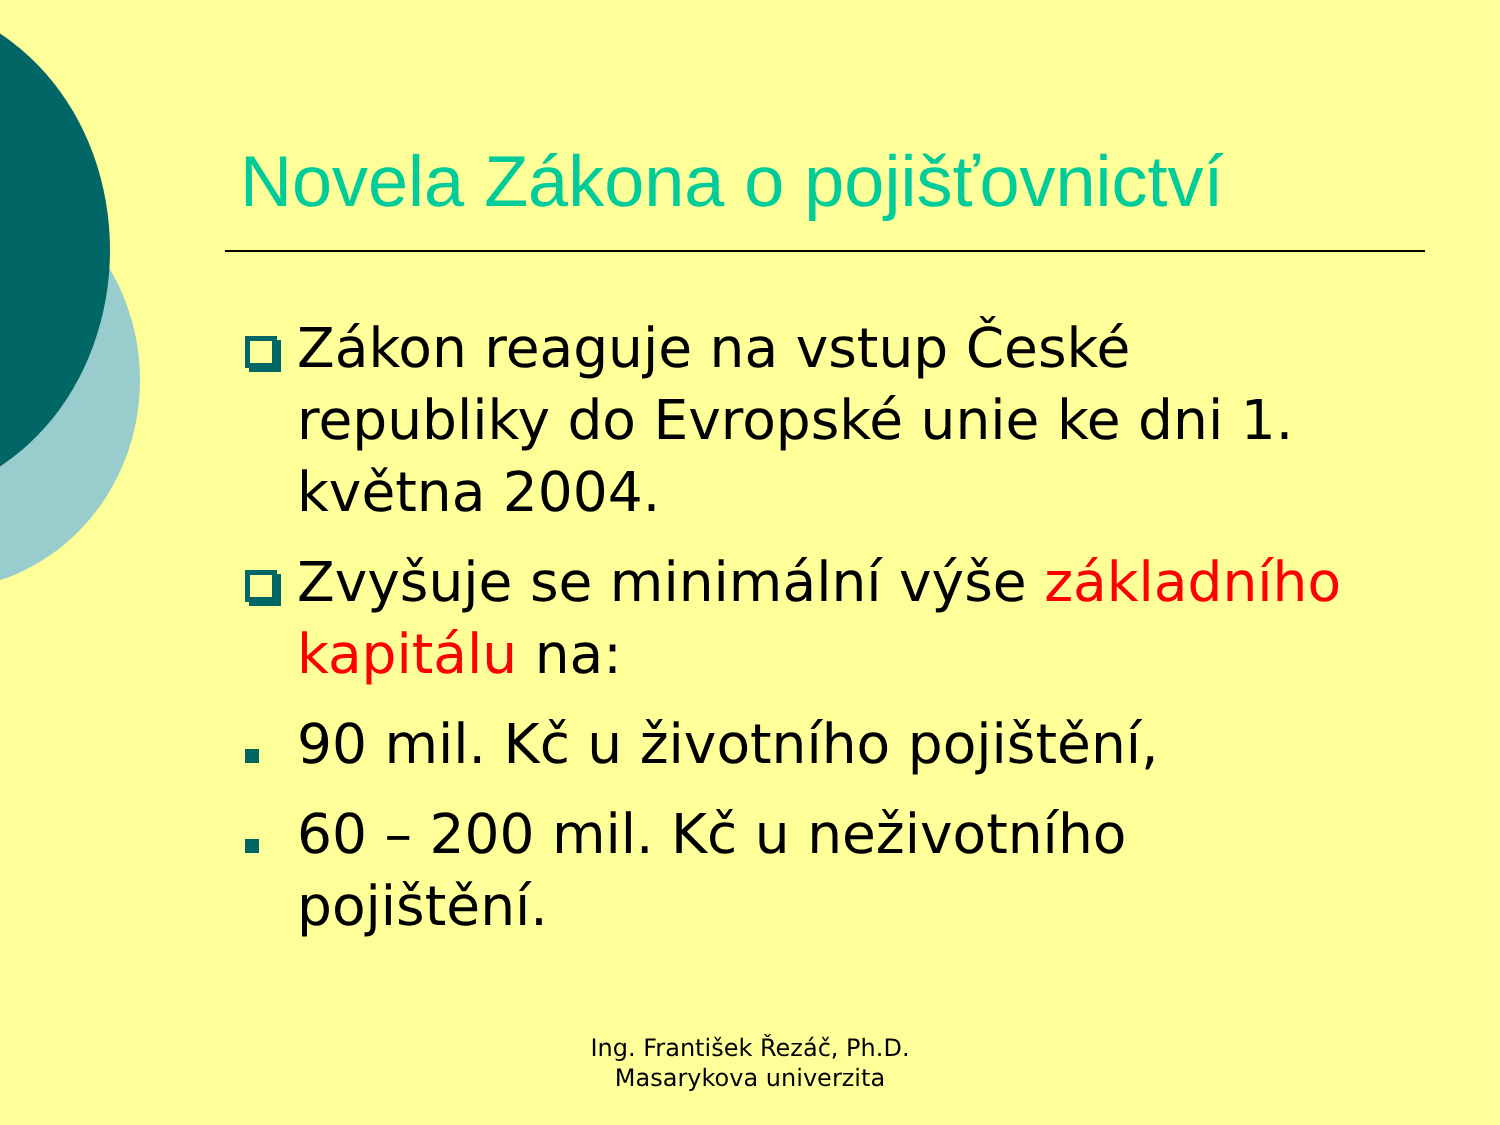Novela Zákona o pojišťovnictví
Zákon reaguje na vstup České republiky do Evropské unie ke dni 1. května 2004.
Zvyšuje se minimální výše základního kapitálu na:
90 mil. Kč u životního pojištění,
60 – 200 mil. Kč u neživotního pojištění.
Ing. František Řezáč, Ph.D.
Masarykova univerzita